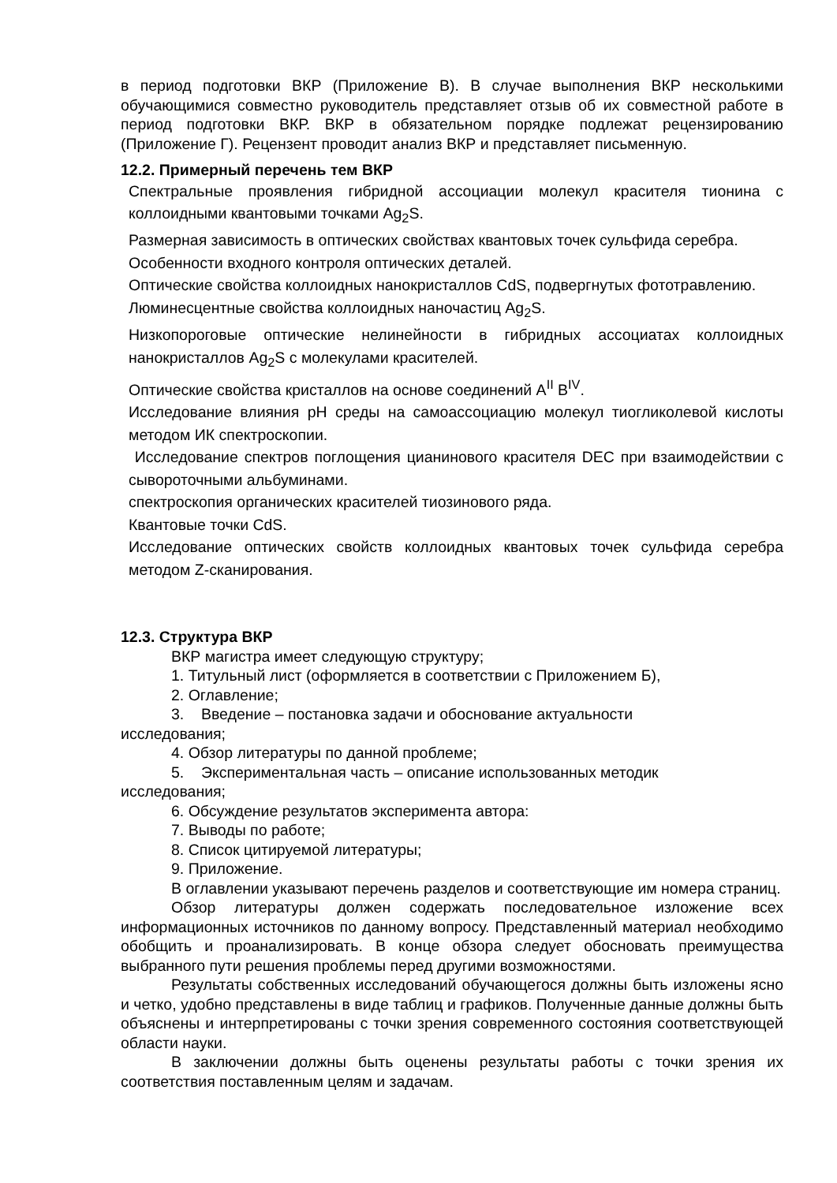в период подготовки ВКР (Приложение В). В случае выполнения ВКР несколькими обучающимися совместно руководитель представляет отзыв об их совместной работе в период подготовки ВКР. ВКР в обязательном порядке подлежат рецензированию (Приложение Г). Рецензент проводит анализ ВКР и представляет письменную.
12.2. Примерный перечень тем ВКР
Спектральные проявления гибридной ассоциации молекул красителя тионина с коллоидными квантовыми точками Ag<sub>2</sub>S.
Размерная зависимость в оптических свойствах квантовых точек сульфида серебра.
Особенности входного контроля оптических деталей.
Оптические свойства коллоидных нанокристаллов CdS, подвергнутых фототравлению.
Люминесцентные свойства коллоидных наночастиц Ag<sub>2</sub>S.
Низкопороговые оптические нелинейности в гибридных ассоциатах коллоидных нанокристаллов Ag<sub>2</sub>S с молекулами красителей.
Оптические свойства кристаллов на основе соединений A<sup>II</sup> B<sup>IV</sup>.
Исследование влияния pH среды на самоассоциацию молекул тиогликолевой кислоты методом ИК спектроскопии.
Исследование спектров поглощения цианинового красителя DEC при взаимодействии с сывороточными альбуминами.
спектроскопия органических красителей тиозинового ряда.
Квантовые точки CdS.
Исследование оптических свойств коллоидных квантовых точек сульфида серебра методом Z-сканирования.
12.3. Структура ВКР
ВКР магистра имеет следующую структуру;
1. Титульный лист (оформляется в соответствии с Приложением Б),
2. Оглавление;
3. Введение – постановка задачи и обоснование актуальности
исследования;
4. Обзор литературы по данной проблеме;
5. Экспериментальная часть – описание использованных методик
исследования;
6. Обсуждение результатов эксперимента автора:
7. Выводы по работе;
8. Список цитируемой литературы;
9. Приложение.
В оглавлении указывают перечень разделов и соответствующие им номера страниц.
Обзор литературы должен содержать последовательное изложение всех информационных источников по данному вопросу. Представленный материал необходимо обобщить и проанализировать. В конце обзора следует обосновать преимущества выбранного пути решения проблемы перед другими возможностями.
Результаты собственных исследований обучающегося должны быть изложены ясно и четко, удобно представлены в виде таблиц и графиков. Полученные данные должны быть объяснены и интерпретированы с точки зрения современного состояния соответствующей области науки.
В заключении должны быть оценены результаты работы с точки зрения их соответствия поставленным целям и задачам.